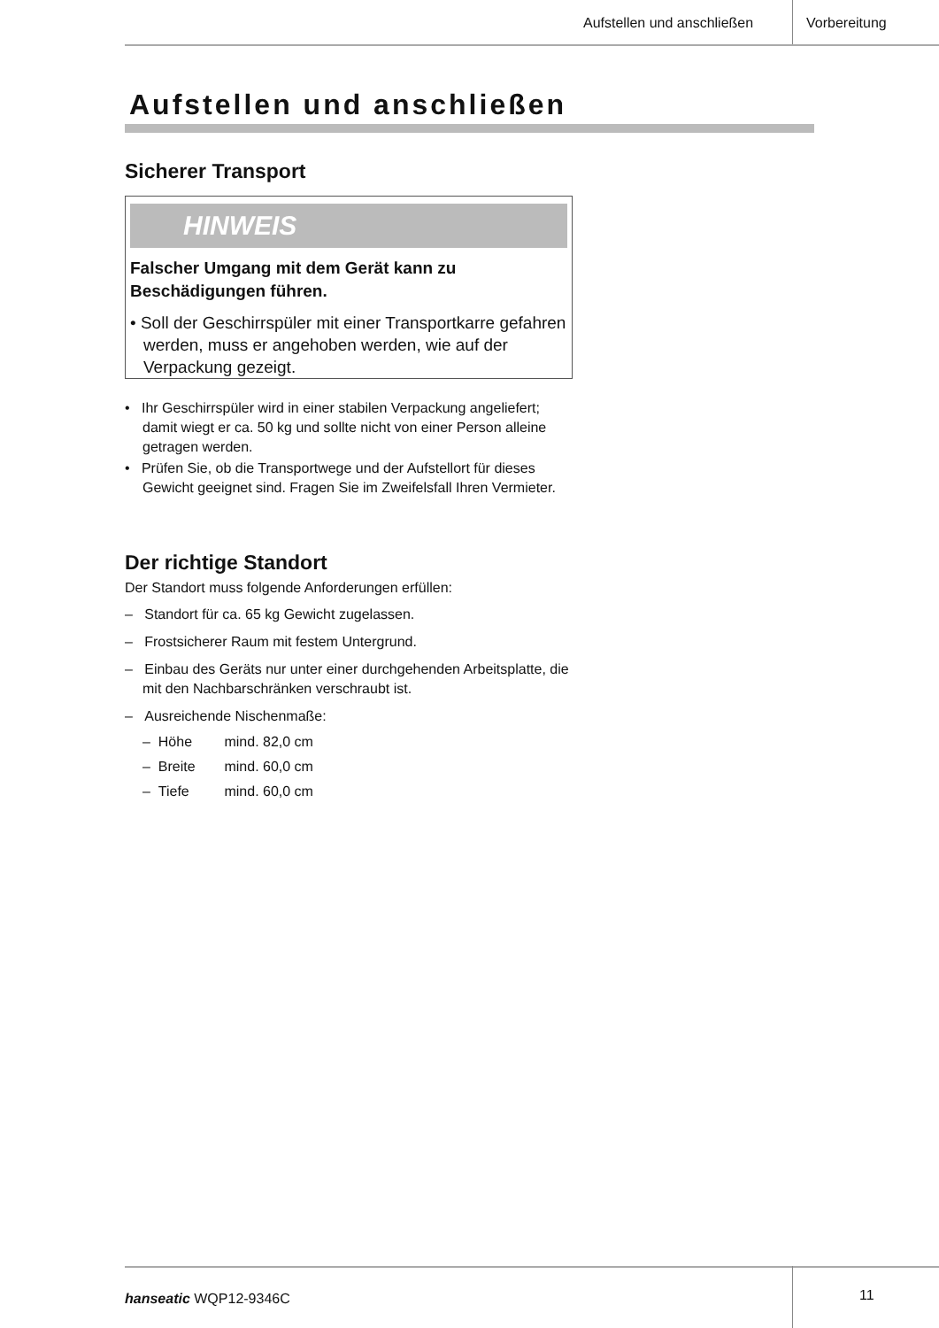Aufstellen und anschließen Vorbereitung
Aufstellen und anschließen
Sicherer Transport
HINWEIS
Falscher Umgang mit dem Gerät kann zu Beschädigungen führen.
• Soll der Geschirrspüler mit einer Transportkarre gefahren werden, muss er angehoben werden, wie auf der Verpackung gezeigt.
• Ihr Geschirrspüler wird in einer stabilen Verpackung angeliefert; damit wiegt er ca. 50 kg und sollte nicht von einer Person alleine getragen werden.
• Prüfen Sie, ob die Transportwege und der Aufstellort für dieses Gewicht geeignet sind. Fragen Sie im Zweifelsfall Ihren Vermieter.
Der richtige Standort
Der Standort muss folgende Anforderungen erfüllen:
– Standort für ca. 65 kg Gewicht zugelassen.
– Frostsicherer Raum mit festem Untergrund.
– Einbau des Geräts nur unter einer durchgehenden Arbeitsplatte, die mit den Nachbarschränken verschraubt ist.
– Ausreichende Nischenmaße:
– Höhe mind. 82,0 cm
– Breite mind. 60,0 cm
– Tiefe mind. 60,0 cm
hanseatic WQP12-9346C 11